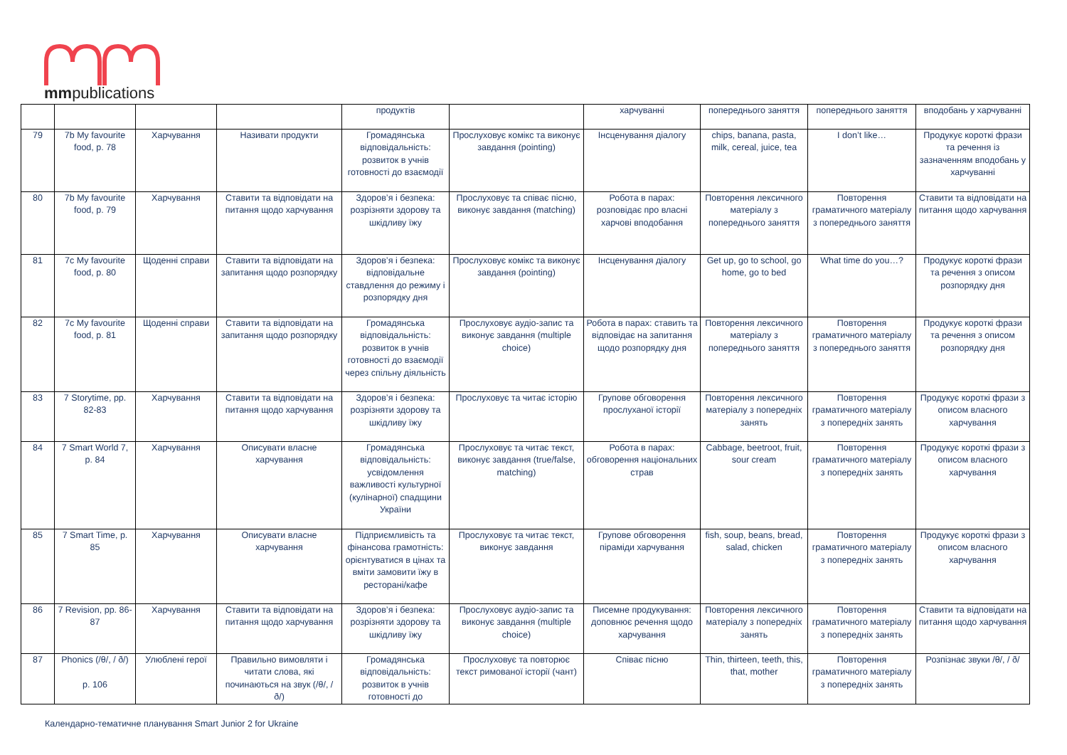mmpublications
| | | | | продуктів | | харчуванні | попереднього заняття | попереднього заняття | вподобань у харчуванні |
| 79 | 7b My favourite food, p. 78 | Харчування | Називати продукти | Громадянська відповідальність: розвиток в учнів готовності до взаємодії | Прослуховує комікс та виконує завдання (pointing) | Інсценування діалогу | chips, banana, pasta, milk, cereal, juice, tea | I don’t like… | Продукує короткі фрази та речення із зазначенням вподобань у харчуванні |
| 80 | 7b My favourite food, p. 79 | Харчування | Ставити та відповідати на питання щодо харчування | Здоров’я і безпека: розрізняти здорову та шкідливу їжу | Прослуховує та співає пісню, виконує завдання (matching) | Робота в парах: розповідає про власні харчові вподобання | Повторення лексичного матеріалу з попереднього заняття | Повторення граматичного матеріалу з попереднього заняття | Ставити та відповідати на питання щодо харчування |
| 81 | 7c My favourite food, p. 80 | Щоденні справи | Ставити та відповідати на запитання щодо розпорядку | Здоров’я і безпека: відповідальне ставдлення до режиму і розпорядку дня | Прослуховує комікс та виконує завдання (pointing) | Інсценування діалогу | Get up, go to school, go home, go to bed | What time do you…? | Продукує короткі фрази та речення з описом розпорядку дня |
| 82 | 7c My favourite food, p. 81 | Щоденні справи | Ставити та відповідати на запитання щодо розпорядку | Громадянська відповідальність: розвиток в учнів готовності до взаємодії через спільну діяльність | Прослуховує аудіо-запис та виконує завдання (multiple choice) | Робота в парах: ставить та відповідає на запитання щодо розпорядку дня | Повторення лексичного матеріалу з попереднього заняття | Повторення граматичного матеріалу з попереднього заняття | Продукує короткі фрази та речення з описом розпорядку дня |
| 83 | 7 Storytime, pp. 82-83 | Харчування | Ставити та відповідати на питання щодо харчування | Здоров’я і безпека: розрізняти здорову та шкідливу їжу | Прослуховує та читає історію | Групове обговорення прослуханої історії | Повторення лексичного матеріалу з попередніх занять | Повторення граматичного матеріалу з попередніх занять | Продукує короткі фрази з описом власного харчування |
| 84 | 7 Smart World 7, p. 84 | Харчування | Описувати власне харчування | Громадянська відповідальність: усвідомлення важливості культурної (кулінарної) спадщини України | Прослуховує та читає текст, виконує завдання (true/false, matching) | Робота в парах: обговорення національних страв | Cabbage, beetroot, fruit, sour cream | Повторення граматичного матеріалу з попередніх занять | Продукує короткі фрази з описом власного харчування |
| 85 | 7 Smart Time, p. 85 | Харчування | Описувати власне харчування | Підприємливість та фінансова грамотність: орієнтуватися в цінах та вміти замовити їжу в ресторані/кафе | Прослуховує та читає текст, виконує завдання | Групове обговорення піраміди харчування | fish, soup, beans, bread, salad, chicken | Повторення граматичного матеріалу з попередніх занять | Продукує короткі фрази з описом власного харчування |
| 86 | 7 Revision, pp. 86-87 | Харчування | Ставити та відповідати на питання щодо харчування | Здоров’я і безпека: розрізняти здорову та шкідливу їжу | Прослуховує аудіо-запис та виконує завдання (multiple choice) | Писемне продукування: доповнює речення щодо харчування | Повторення лексичного матеріалу з попередніх занять | Повторення граматичного матеріалу з попередніх занять | Ставити та відповідати на питання щодо харчування |
| 87 | Phonics (/θ/, / ð/) p. 106 | Улюблені герої | Правильно вимовляти і читати слова, які починаються на звук (/θ/, / ð/) | Громадянська відповідальність: розвиток в учнів готовності до | Прослуховує та повторює текст римованої історії (чант) | Співає пісню | Thin, thirteen, teeth, this, that, mother | Повторення граматичного матеріалу з попередніх занять | Розпізнає звуки /θ/, / ð/ |
Календарно-тематичне планування Smart Junior 2 for Ukraine